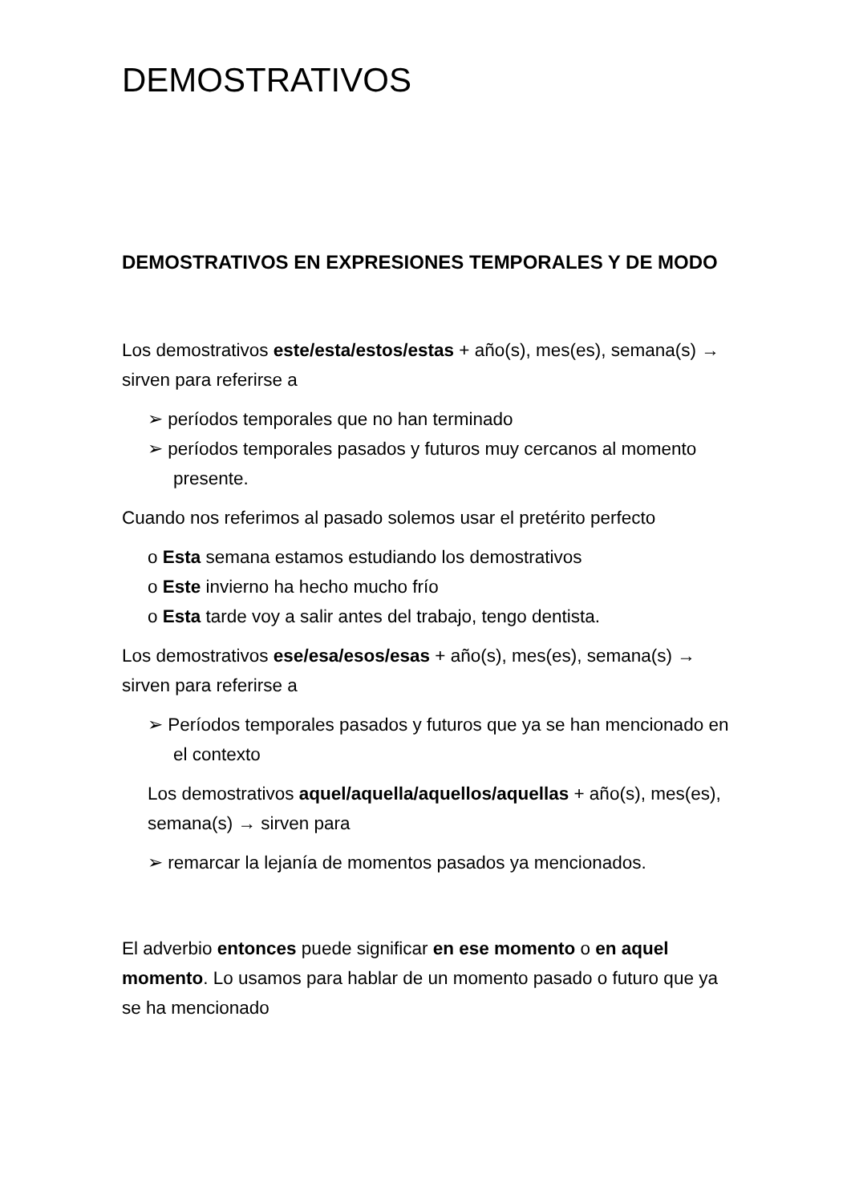DEMOSTRATIVOS
DEMOSTRATIVOS EN EXPRESIONES TEMPORALES Y DE MODO
Los demostrativos este/esta/estos/estas + año(s), mes(es), semana(s) → sirven para referirse a
➢ períodos temporales que no han terminado
➢ períodos temporales pasados y futuros muy cercanos al momento presente.
Cuando nos referimos al pasado solemos usar el pretérito perfecto
o Esta semana estamos estudiando los demostrativos
o Este invierno ha hecho mucho frío
o Esta tarde voy a salir antes del trabajo, tengo dentista.
Los demostrativos ese/esa/esos/esas + año(s), mes(es), semana(s) → sirven para referirse a
➢ Períodos temporales pasados y futuros que ya se han mencionado en el contexto
Los demostrativos aquel/aquella/aquellos/aquellas + año(s), mes(es), semana(s) → sirven para
➢ remarcar la lejanía de momentos pasados ya mencionados.
El adverbio entonces puede significar en ese momento o en aquel momento. Lo usamos para hablar de un momento pasado o futuro que ya se ha mencionado